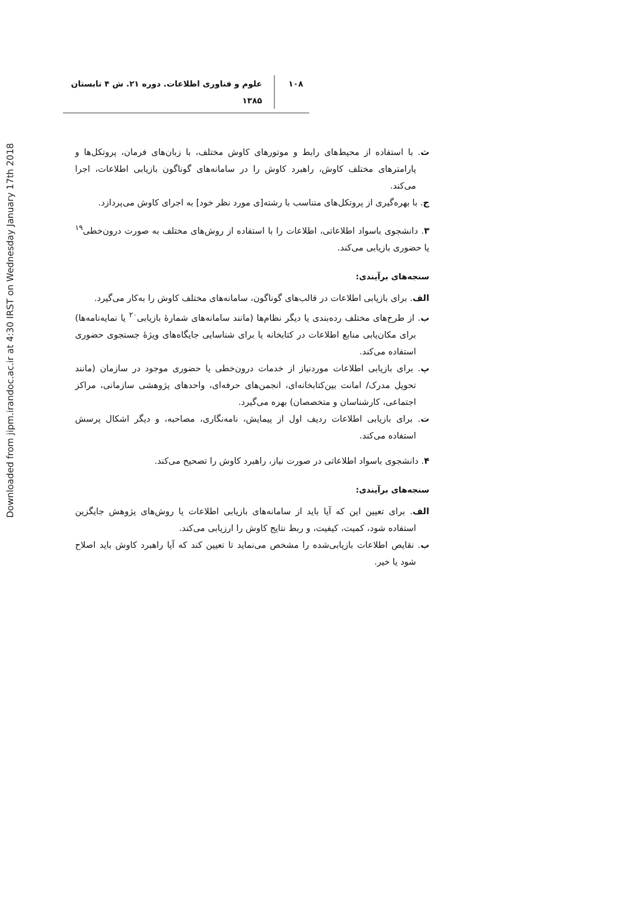Downloaded from jipm.irandoc.ac.ir at 4:30 IRST on Wednesday January 17th 2018
۱۰۸ علوم و فناوری اطلاعات. دوره ۲۱. ش ۴ تابستان ۱۳۸۵
ث. با استفاده از محیط‌های رابط و موتورهای کاوش مختلف، با زبان‌های فرمان، پروتکل‌ها و پارامترهای مختلف کاوش، راهبرد کاوش را در سامانه‌های گوناگون بازیابی اطلاعات، اجرا می‌کند.
ج. با بهره‌گیری از پروتکل‌های متناسب با رشته[ی مورد نظر خود] به اجرای کاوش می‌پردازد.
۳. دانشجوی باسواد اطلاعاتی، اطلاعات را با استفاده از روش‌های مختلف به صورت درون‌خطی<sup>۱۹</sup> یا حضوری بازیابی می‌کند.
سنجه‌های برآیندی:
الف. برای بازیابی اطلاعات در قالب‌های گوناگون، سامانه‌های مختلف کاوش را به‌کار می‌گیرد.
ب. از طرح‌های مختلف رده‌بندی یا دیگر نظام‌ها (مانند سامانه‌های شمارهٔ بازیابی<sup>۲۰</sup> یا نمایه‌نامه‌ها) برای مکان‌یابی منابع اطلاعات در کتابخانه یا برای شناسایی جایگاه‌های ویژهٔ جستجوی حضوری استفاده می‌کند.
پ. برای بازیابی اطلاعات موردنیاز از خدمات درون‌خطی یا حضوری موجود در سازمان (مانند تحویل مدرک/ امانت بین‌کتابخانه‌ای، انجمن‌های حرفه‌ای، واحدهای پژوهشی سازمانی، مراکز اجتماعی، کارشناسان و متخصصان) بهره می‌گیرد.
ت. برای بازیابی اطلاعات ردیف اول از پیمایش، نامه‌نگاری، مصاحبه، و دیگر اشکال پرسش استفاده می‌کند.
۴. دانشجوی باسواد اطلاعاتی در صورت نیاز، راهبرد کاوش را تصحیح می‌کند.
سنجه‌های برآیندی:
الف. برای تعیین این که آیا باید از سامانه‌های بازیابی اطلاعات یا روش‌های پژوهش جایگزین استفاده شود، کمیت، کیفیت، و ربط نتایج کاوش را ارزیابی می‌کند.
ب. نقایص اطلاعات بازیابی‌شده را مشخص می‌نماید تا تعیین کند که آیا راهبرد کاوش باید اصلاح شود یا خیر.